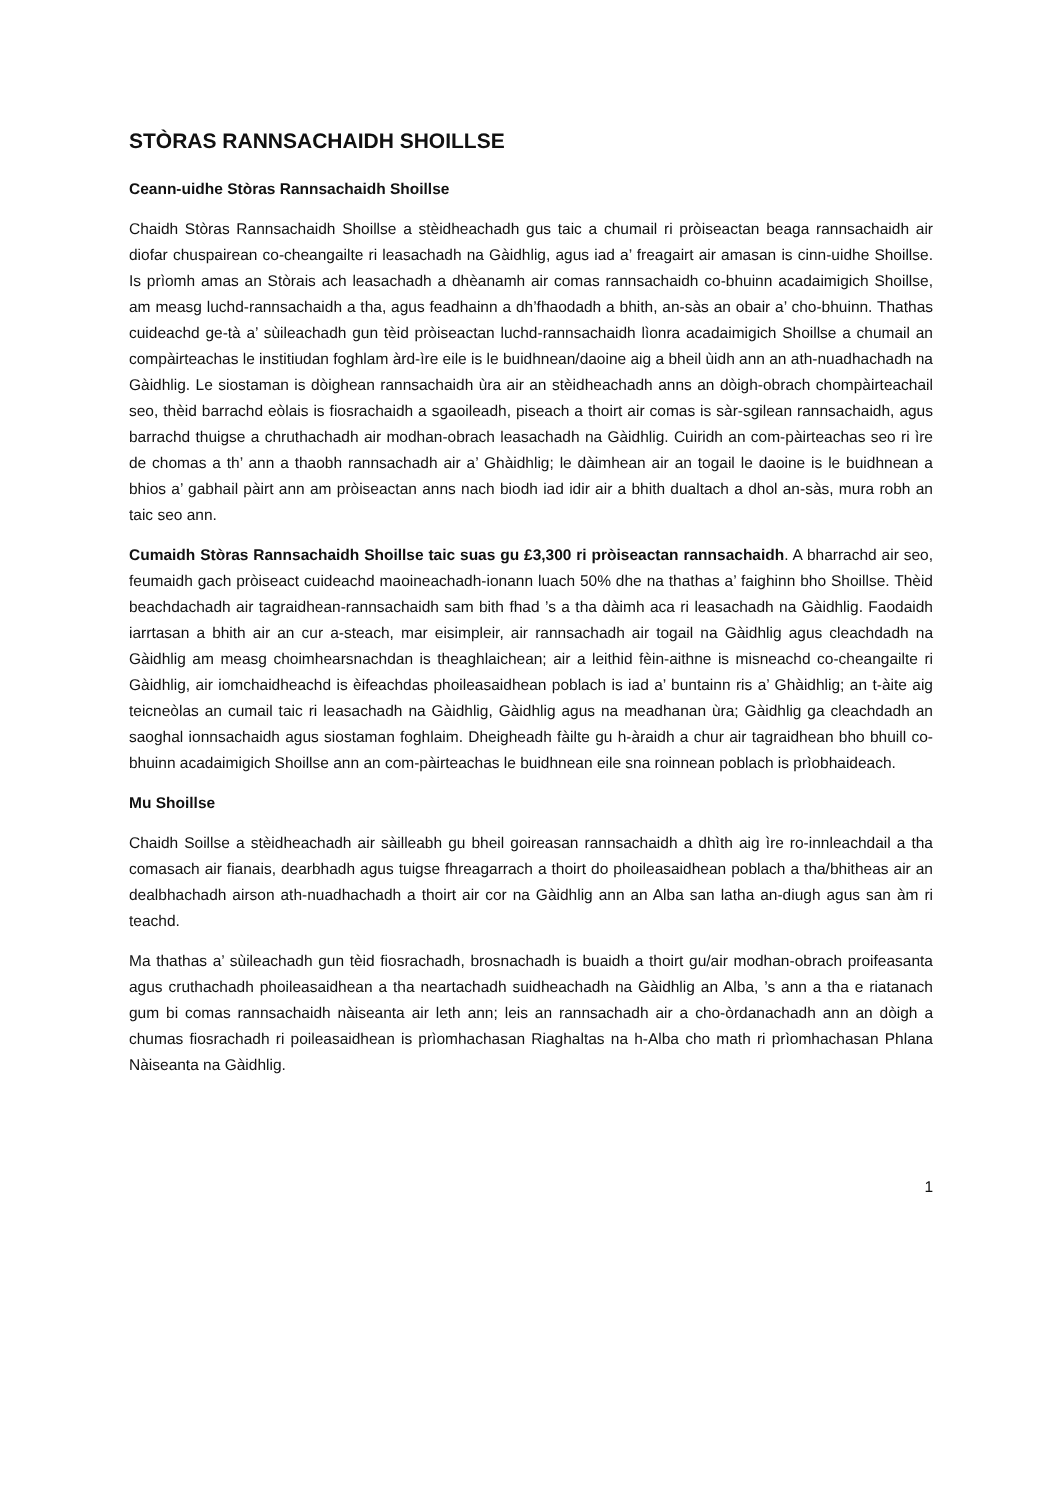STÒRAS RANNSACHAIDH SHOILLSE
Ceann-uidhe Stòras Rannsachaidh Shoillse
Chaidh Stòras Rannsachaidh Shoillse a stèidheachadh gus taic a chumail ri pròiseactan beaga rannsachaidh air diofar chuspairean co-cheangailte ri leasachadh na Gàidhlig, agus iad a’ freagairt air amasan is cinn-uidhe Shoillse. Is prìomh amas an Stòrais ach leasachadh a dhèanamh air comas rannsachaidh co-bhuinn acadaimigich Shoillse, am measg luchd-rannsachaidh a tha, agus feadhainn a dh’fhaodadh a bhith, an-sàs an obair a’ cho-bhuinn. Thathas cuideachd ge-tà a’ sùileachadh gun tèid pròiseactan luchd-rannsachaidh lìonra acadaimigich Shoillse a chumail an compàirteachas le institiudan foghlam àrd-ìre eile is le buidhnean/daoine aig a bheil ùidh ann an ath-nuadhachadh na Gàidhlig. Le siostaman is dòighean rannsachaidh ùra air an stèidheachadh anns an dòigh-obrach chompàirteachail seo, thèid barrachd eòlais is fiosrachaidh a sgaoileadh, piseach a thoirt air comas is sàr-sgilean rannsachaidh, agus barrachd thuigse a chruthachadh air modhan-obrach leasachadh na Gàidhlig. Cuiridh an com-pàirteachas seo ri ìre de chomas a th’ ann a thaobh rannsachadh air a’ Ghàidhlig; le dàimhean air an togail le daoine is le buidhnean a bhios a’ gabhail pàirt ann am pròiseactan anns nach biodh iad idir air a bhith dualtach a dhol an-sàs, mura robh an taic seo ann.
Cumaidh Stòras Rannsachaidh Shoillse taic suas gu £3,300 ri pròiseactan rannsachaidh. A bharrachd air seo, feumaidh gach pròiseact cuideachd maoineachadh-ionann luach 50% dhe na thathas a’ faighinn bho Shoillse. Thèid beachdachadh air tagraidhean-rannsachaidh sam bith fhad ’s a tha dàimh aca ri leasachadh na Gàidhlig. Faodaidh iarrtasan a bhith air an cur a-steach, mar eisimpleir, air rannsachadh air togail na Gàidhlig agus cleachdadh na Gàidhlig am measg choimhearsnachdan is theaghlaichean; air a leithid fèin-aithne is misneachd co-cheangailte ri Gàidhlig, air iomchaidheachd is èifeachdas phoileasaidhean poblach is iad a’ buntainn ris a’ Ghàidhlig; an t-àite aig teicneòlas an cumail taic ri leasachadh na Gàidhlig, Gàidhlig agus na meadhanan ùra; Gàidhlig ga cleachdadh an saoghal ionnsachaidh agus siostaman foghlaim. Dheigheadh fàilte gu h-àraidh a chur air tagraidhean bho bhuill co-bhuinn acadaimigich Shoillse ann an com-pàirteachas le buidhnean eile sna roinnean poblach is prìobhaideach.
Mu Shoillse
Chaidh Soillse a stèidheachadh air sàilleabh gu bheil goireasan rannsachaidh a dhìth aig ìre ro-innleachdail a tha comasach air fianais, dearbhadh agus tuigse fhreagarrach a thoirt do phoileasaidhean poblach a tha/bhitheas air an dealbhachadh airson ath-nuadhachadh a thoirt air cor na Gàidhlig ann an Alba san latha an-diugh agus san àm ri teachd.
Ma thathas a’ sùileachadh gun tèid fiosrachadh, brosnachadh is buaidh a thoirt gu/air modhan-obrach proifeasanta agus cruthachadh phoileasaidhean a tha neartachadh suidheachadh na Gàidhlig an Alba, ’s ann a tha e riatanach gum bi comas rannsachaidh nàiseanta air leth ann; leis an rannsachadh air a cho-òrdanachadh ann an dòigh a chumas fiosrachadh ri poileasaidhean is prìomhachasan Riaghaltas na h-Alba cho math ri prìomhachasan Phlana Nàiseanta na Gàidhlig.
1